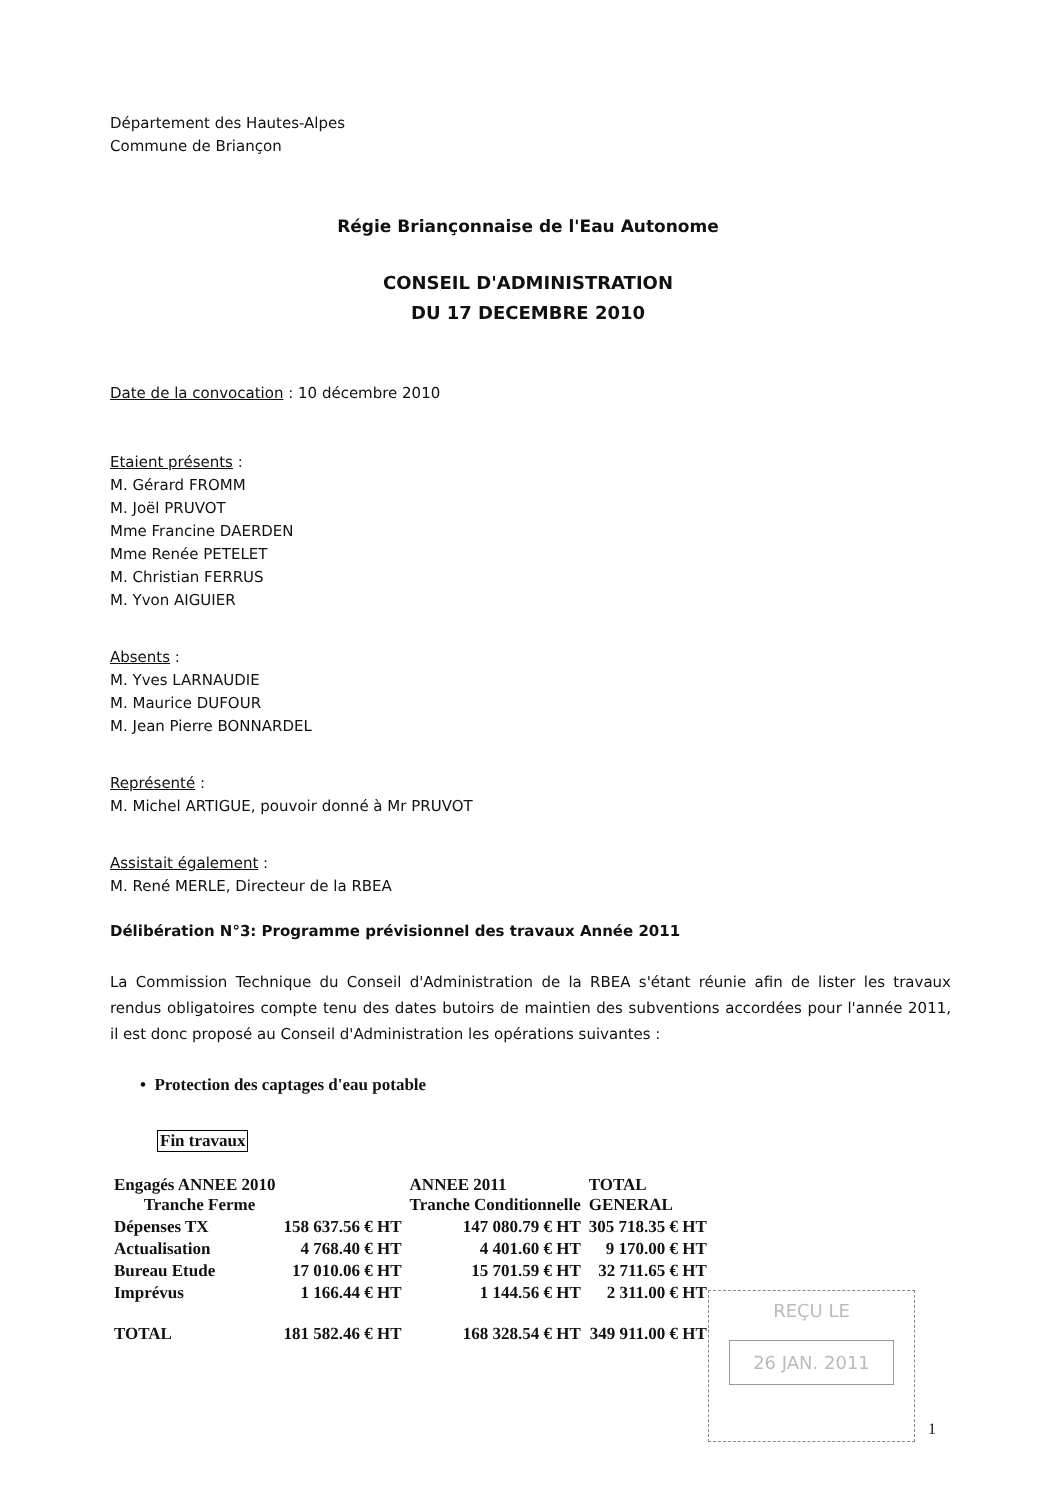Département des Hautes-Alpes
Commune de Briançon
Régie Briançonnaise de l'Eau Autonome
CONSEIL D'ADMINISTRATION
DU 17 DECEMBRE 2010
Date de la convocation : 10 décembre 2010
Etaient présents :
M. Gérard FROMM
M. Joël PRUVOT
Mme Francine DAERDEN
Mme Renée PETELET
M. Christian FERRUS
M. Yvon AIGUIER
Absents :
M. Yves LARNAUDIE
M. Maurice DUFOUR
M. Jean Pierre BONNARDEL
Représenté :
M. Michel ARTIGUE, pouvoir donné à Mr PRUVOT
Assistait également :
M. René MERLE, Directeur de la RBEA
Délibération N°3: Programme prévisionnel des travaux Année 2011
La Commission Technique du Conseil d'Administration de la RBEA s'étant réunie afin de lister les travaux rendus obligatoires compte tenu des dates butoirs de maintien des subventions accordées pour l'année 2011, il est donc proposé au Conseil d'Administration les opérations suivantes :
• Protection des captages d'eau potable
Fin travaux
| Engagés ANNEE 2010 Tranche Ferme | | ANNEE 2011 Tranche Conditionnelle | TOTAL GENERAL |
| Dépenses TX | 158 637.56 € HT | 147 080.79 € HT | 305 718.35 € HT |
| Actualisation | 4 768.40 € HT | 4 401.60 € HT | 9 170.00 € HT |
| Bureau Etude | 17 010.06 € HT | 15 701.59 € HT | 32 711.65 € HT |
| Imprévus | 1 166.44 € HT | 1 144.56 € HT | 2 311.00 € HT |
| TOTAL | 181 582.46 € HT | 168 328.54 € HT | 349 911.00 € HT |
REÇU LE
26 JAN. 2011
1